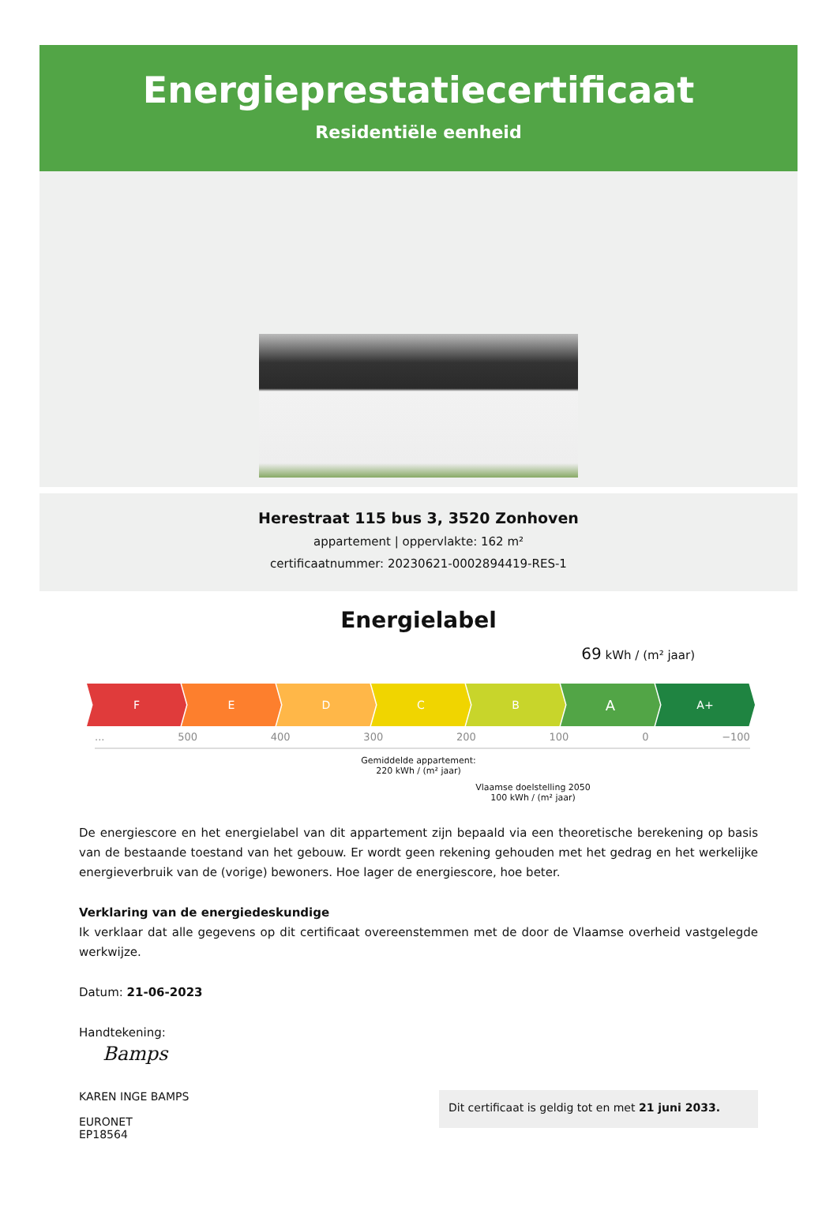Energieprestatiecertificaat
Residentiële eenheid
Herestraat 115 bus 3, 3520 Zonhoven
appartement | oppervlakte: 162 m²
certificaatnummer: 20230621-0002894419-RES-1
Energielabel
69 kWh / (m² jaar)
F E D C B
A
A+
... 500 400 300 200 100 0 −100
Gemiddelde appartement:
220 kWh / (m² jaar)
Vlaamse doelstelling 2050
100 kWh / (m² jaar)
De energiescore en het energielabel van dit appartement zijn bepaald via een theoretische berekening op basis van de bestaande toestand van het gebouw. Er wordt geen rekening gehouden met het gedrag en het werkelijke energieverbruik van de (vorige) bewoners. Hoe lager de energiescore, hoe beter.
Verklaring van de energiedeskundige
Ik verklaar dat alle gegevens op dit certificaat overeenstemmen met de door de Vlaamse overheid vastgelegde werkwijze.
Datum: 21-06-2023
Handtekening:
Bamps
KAREN INGE BAMPS
EURONET
EP18564
Dit certificaat is geldig tot en met 21 juni 2033.